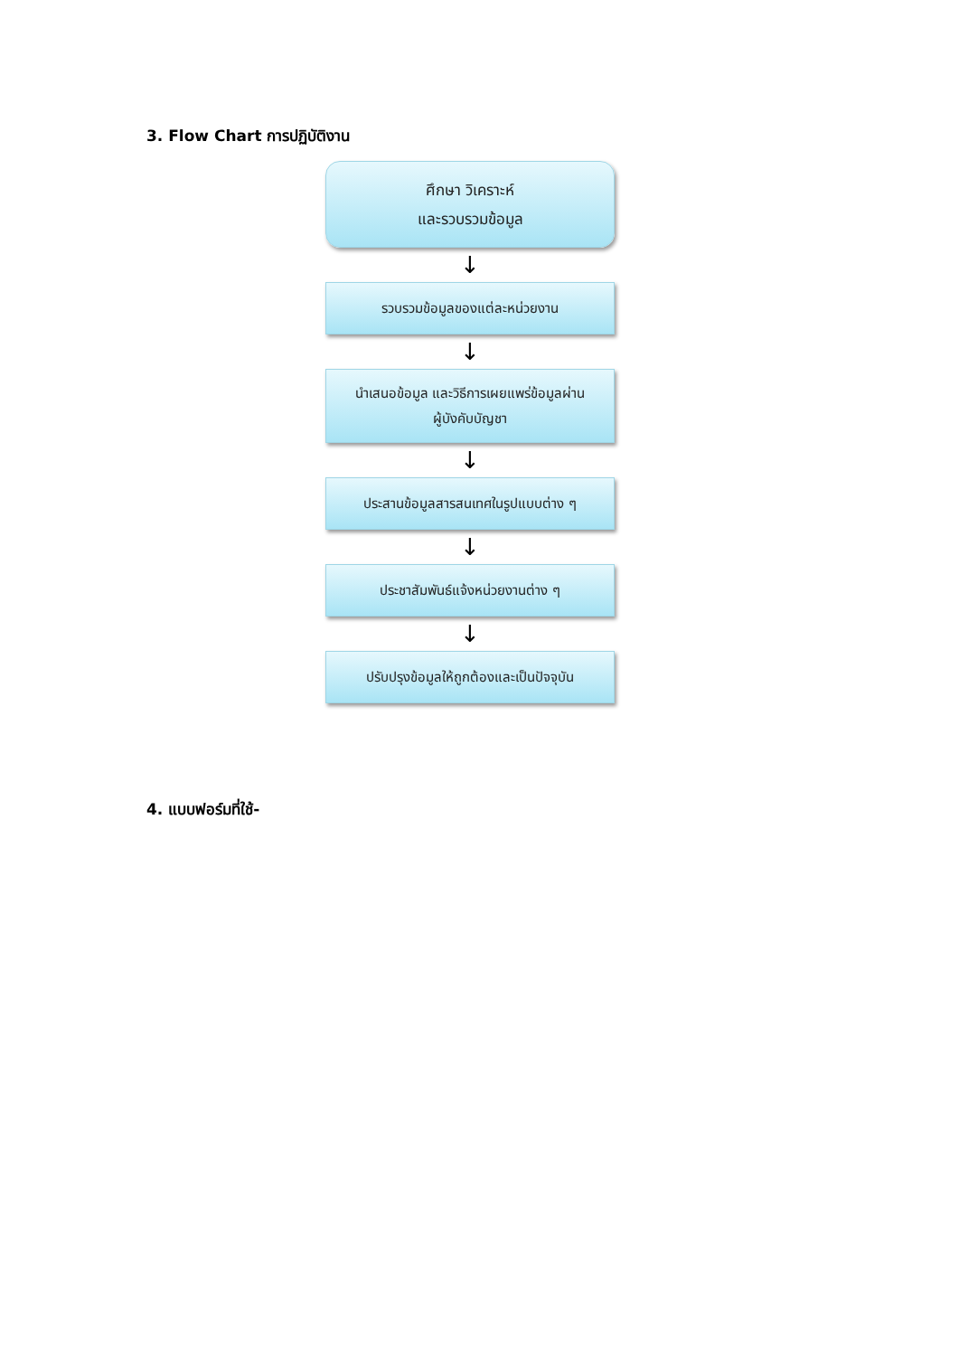3. Flow Chart การปฏิบัติงาน
ศึกษา วิเคราะห์
และรวบรวมข้อมูล
↓
รวบรวมข้อมูลของแต่ละหน่วยงาน
↓
นำเสนอข้อมูล และวิธีการเผยแพร่ข้อมูลผ่าน
ผู้บังคับบัญชา
↓
ประสานข้อมูลสารสนเทศในรูปแบบต่าง ๆ
↓
ประชาสัมพันธ์แจ้งหน่วยงานต่าง ๆ
↓
ปรับปรุงข้อมูลให้ถูกต้องและเป็นปัจจุบัน
4. แบบฟอร์มที่ใช้-